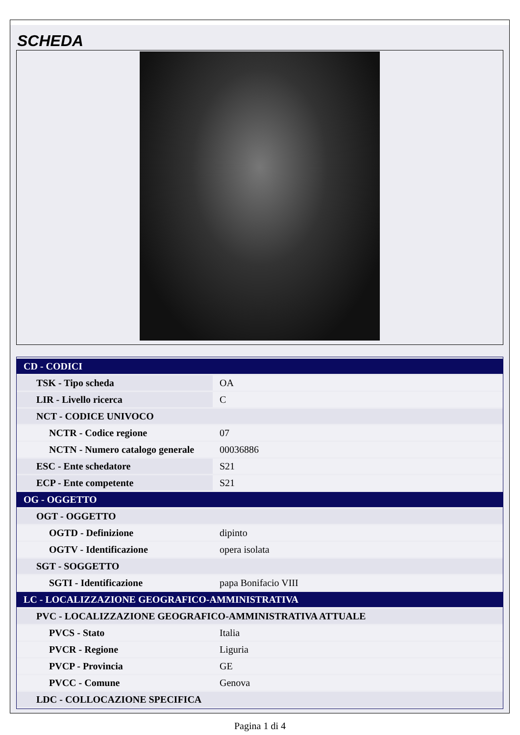SCHEDA
| CD - CODICI | |
| TSK - Tipo scheda | OA |
| LIR - Livello ricerca | C |
| NCT - CODICE UNIVOCO | |
| NCTR - Codice regione | 07 |
| NCTN - Numero catalogo generale | 00036886 |
| ESC - Ente schedatore | S21 |
| ECP - Ente competente | S21 |
| OG - OGGETTO | |
| OGT - OGGETTO | |
| OGTD - Definizione | dipinto |
| OGTV - Identificazione | opera isolata |
| SGT - SOGGETTO | |
| SGTI - Identificazione | papa Bonifacio VIII |
| LC - LOCALIZZAZIONE GEOGRAFICO-AMMINISTRATIVA | |
| PVC - LOCALIZZAZIONE GEOGRAFICO-AMMINISTRATIVA ATTUALE | |
| PVCS - Stato | Italia |
| PVCR - Regione | Liguria |
| PVCP - Provincia | GE |
| PVCC - Comune | Genova |
| LDC - COLLOCAZIONE SPECIFICA | |
Pagina 1 di 4